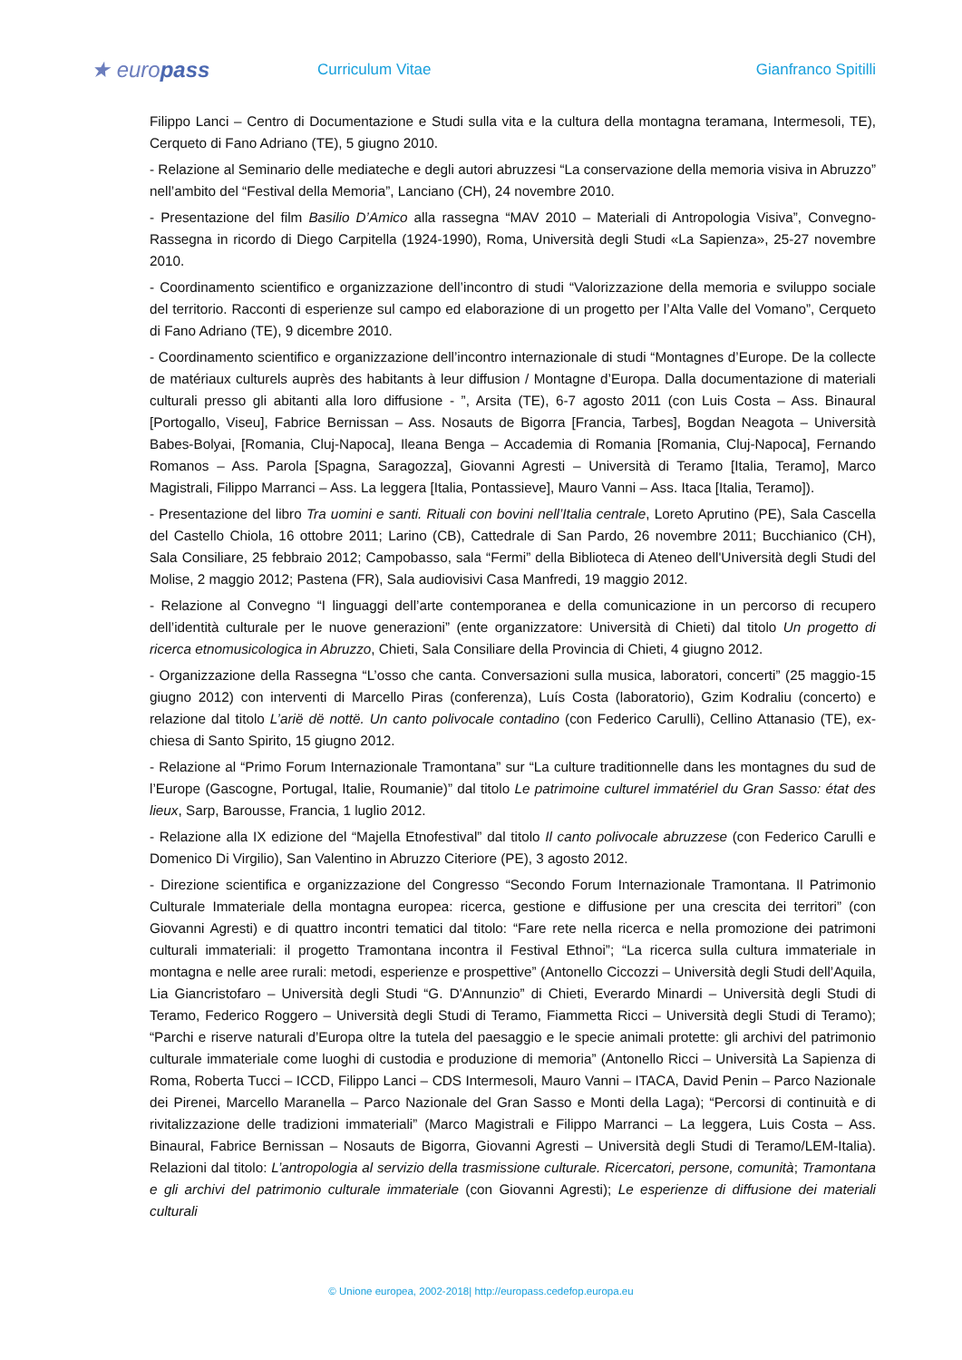★ europass
Curriculum Vitae Gianfranco Spitilli
Filippo Lanci – Centro di Documentazione e Studi sulla vita e la cultura della montagna teramana, Intermesoli, TE), Cerqueto di Fano Adriano (TE), 5 giugno 2010.
- Relazione al Seminario delle mediateche e degli autori abruzzesi “La conservazione della memoria visiva in Abruzzo” nell’ambito del “Festival della Memoria”, Lanciano (CH), 24 novembre 2010.
- Presentazione del film Basilio D’Amico alla rassegna “MAV 2010 – Materiali di Antropologia Visiva”, Convegno-Rassegna in ricordo di Diego Carpitella (1924-1990), Roma, Università degli Studi «La Sapienza», 25-27 novembre 2010.
- Coordinamento scientifico e organizzazione dell’incontro di studi “Valorizzazione della memoria e sviluppo sociale del territorio. Racconti di esperienze sul campo ed elaborazione di un progetto per l’Alta Valle del Vomano”, Cerqueto di Fano Adriano (TE), 9 dicembre 2010.
- Coordinamento scientifico e organizzazione dell’incontro internazionale di studi “Montagnes d’Europe. De la collecte de matériaux culturels auprès des habitants à leur diffusion / Montagne d’Europa. Dalla documentazione di materiali culturali presso gli abitanti alla loro diffusione - ”, Arsita (TE), 6-7 agosto 2011 (con Luis Costa – Ass. Binaural [Portogallo, Viseu], Fabrice Bernissan – Ass. Nosauts de Bigorra [Francia, Tarbes], Bogdan Neagota – Università Babes-Bolyai, [Romania, Cluj-Napoca], Ileana Benga – Accademia di Romania [Romania, Cluj-Napoca], Fernando Romanos – Ass. Parola [Spagna, Saragozza], Giovanni Agresti – Università di Teramo [Italia, Teramo], Marco Magistrali, Filippo Marranci – Ass. La leggera [Italia, Pontassieve], Mauro Vanni – Ass. Itaca [Italia, Teramo]).
- Presentazione del libro Tra uomini e santi. Rituali con bovini nell’Italia centrale, Loreto Aprutino (PE), Sala Cascella del Castello Chiola, 16 ottobre 2011; Larino (CB), Cattedrale di San Pardo, 26 novembre 2011; Bucchianico (CH), Sala Consiliare, 25 febbraio 2012; Campobasso, sala “Fermi” della Biblioteca di Ateneo dell'Università degli Studi del Molise, 2 maggio 2012; Pastena (FR), Sala audiovisivi Casa Manfredi, 19 maggio 2012.
- Relazione al Convegno “I linguaggi dell’arte contemporanea e della comunicazione in un percorso di recupero dell’identità culturale per le nuove generazioni” (ente organizzatore: Università di Chieti) dal titolo Un progetto di ricerca etnomusicologica in Abruzzo, Chieti, Sala Consiliare della Provincia di Chieti, 4 giugno 2012.
- Organizzazione della Rassegna “L’osso che canta. Conversazioni sulla musica, laboratori, concerti” (25 maggio-15 giugno 2012) con interventi di Marcello Piras (conferenza), Luís Costa (laboratorio), Gzim Kodraliu (concerto) e relazione dal titolo L’ariё dё nottё. Un canto polivocale contadino (con Federico Carulli), Cellino Attanasio (TE), ex-chiesa di Santo Spirito, 15 giugno 2012.
- Relazione al “Primo Forum Internazionale Tramontana” sur “La culture traditionnelle dans les montagnes du sud de l’Europe (Gascogne, Portugal, Italie, Roumanie)” dal titolo Le patrimoine culturel immatériel du Gran Sasso: état des lieux, Sarp, Barousse, Francia, 1 luglio 2012.
- Relazione alla IX edizione del “Majella Etnofestival” dal titolo Il canto polivocale abruzzese (con Federico Carulli e Domenico Di Virgilio), San Valentino in Abruzzo Citeriore (PE), 3 agosto 2012.
- Direzione scientifica e organizzazione del Congresso “Secondo Forum Internazionale Tramontana. Il Patrimonio Culturale Immateriale della montagna europea: ricerca, gestione e diffusione per una crescita dei territori” (con Giovanni Agresti) e di quattro incontri tematici dal titolo: “Fare rete nella ricerca e nella promozione dei patrimoni culturali immateriali: il progetto Tramontana incontra il Festival Ethnoi”; “La ricerca sulla cultura immateriale in montagna e nelle aree rurali: metodi, esperienze e prospettive” (Antonello Ciccozzi – Università degli Studi dell’Aquila, Lia Giancristofaro – Università degli Studi “G. D'Annunzio” di Chieti, Everardo Minardi – Università degli Studi di Teramo, Federico Roggero – Università degli Studi di Teramo, Fiammetta Ricci – Università degli Studi di Teramo); “Parchi e riserve naturali d’Europa oltre la tutela del paesaggio e le specie animali protette: gli archivi del patrimonio culturale immateriale come luoghi di custodia e produzione di memoria” (Antonello Ricci – Università La Sapienza di Roma, Roberta Tucci – ICCD, Filippo Lanci – CDS Intermesoli, Mauro Vanni – ITACA, David Penin – Parco Nazionale dei Pirenei, Marcello Maranella – Parco Nazionale del Gran Sasso e Monti della Laga); “Percorsi di continuità e di rivitalizzazione delle tradizioni immateriali” (Marco Magistrali e Filippo Marranci – La leggera, Luis Costa – Ass. Binaural, Fabrice Bernissan – Nosauts de Bigorra, Giovanni Agresti – Università degli Studi di Teramo/LEM-Italia). Relazioni dal titolo: L’antropologia al servizio della trasmissione culturale. Ricercatori, persone, comunità; Tramontana e gli archivi del patrimonio culturale immateriale (con Giovanni Agresti); Le esperienze di diffusione dei materiali culturali
© Unione europea, 2002-2018| http://europass.cedefop.europa.eu